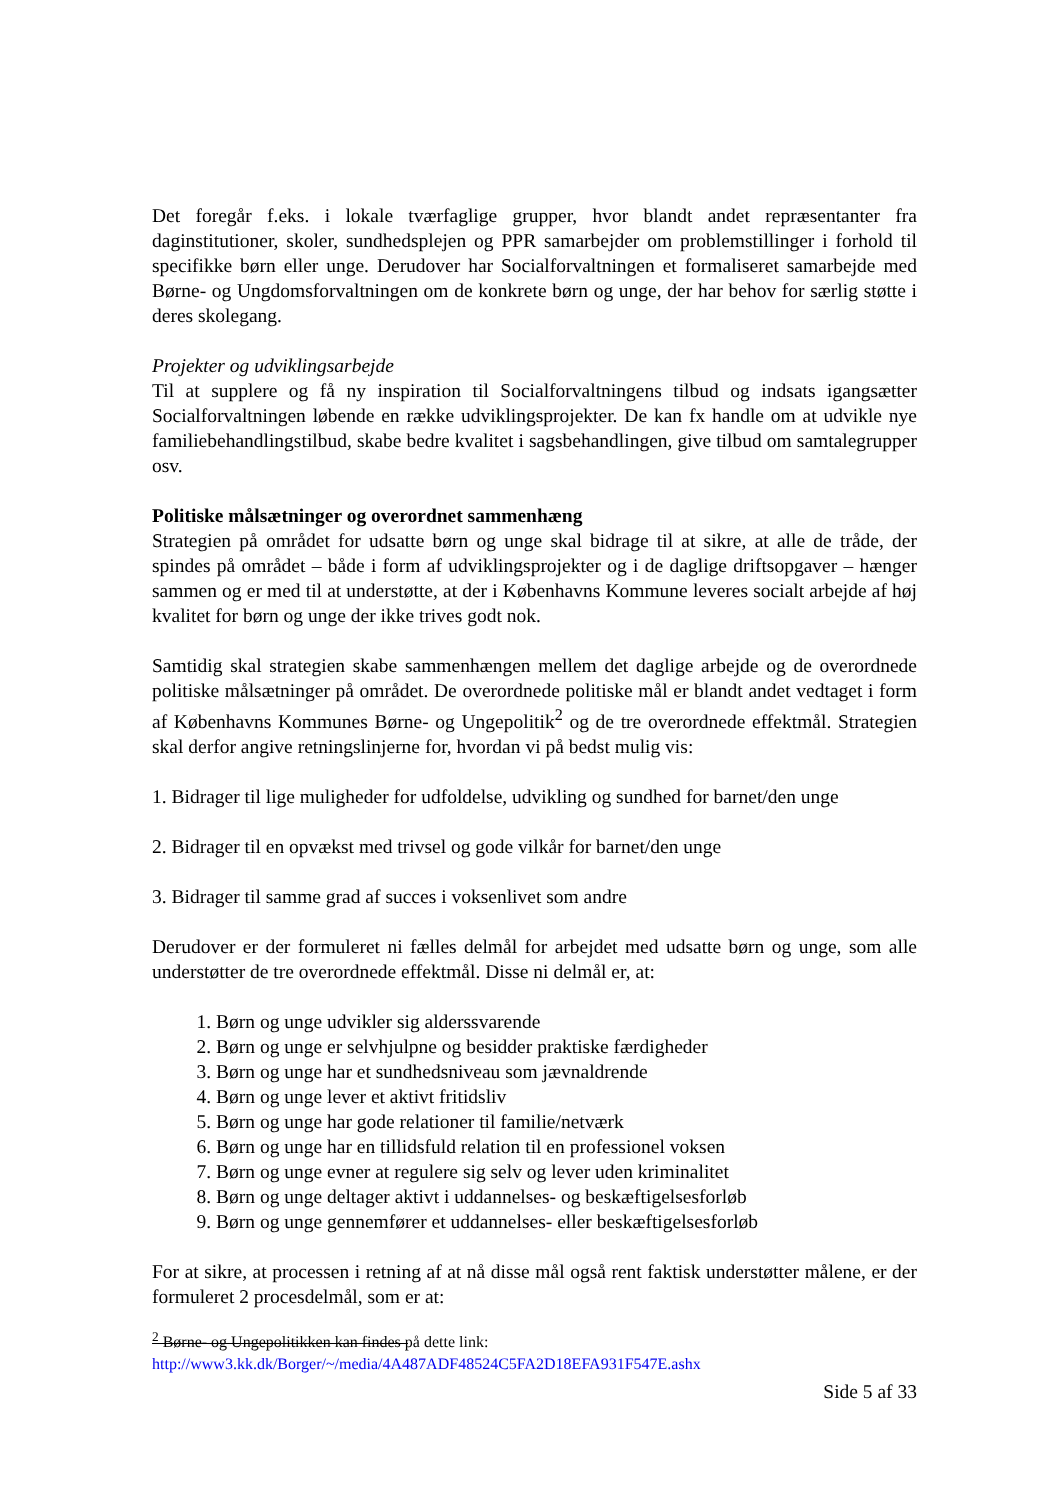Det foregår f.eks. i lokale tværfaglige grupper, hvor blandt andet repræsentanter fra daginstitutioner, skoler, sundhedsplejen og PPR samarbejder om problemstillinger i forhold til specifikke børn eller unge. Derudover har Socialforvaltningen et formaliseret samarbejde med Børne- og Ungdomsforvaltningen om de konkrete børn og unge, der har behov for særlig støtte i deres skolegang.
Projekter og udviklingsarbejde
Til at supplere og få ny inspiration til Socialforvaltningens tilbud og indsats igangsætter Socialforvaltningen løbende en række udviklingsprojekter. De kan fx handle om at udvikle nye familiebehandlingstilbud, skabe bedre kvalitet i sagsbehandlingen, give tilbud om samtalegrupper osv.
Politiske målsætninger og overordnet sammenhæng
Strategien på området for udsatte børn og unge skal bidrage til at sikre, at alle de tråde, der spindes på området – både i form af udviklingsprojekter og i de daglige driftsopgaver – hænger sammen og er med til at understøtte, at der i Københavns Kommune leveres socialt arbejde af høj kvalitet for børn og unge der ikke trives godt nok.
Samtidig skal strategien skabe sammenhængen mellem det daglige arbejde og de overordnede politiske målsætninger på området. De overordnede politiske mål er blandt andet vedtaget i form af Københavns Kommunes Børne- og Ungepolitik<sup>2</sup> og de tre overordnede effektmål. Strategien skal derfor angive retningslinjerne for, hvordan vi på bedst mulig vis:
1. Bidrager til lige muligheder for udfoldelse, udvikling og sundhed for barnet/den unge
2. Bidrager til en opvækst med trivsel og gode vilkår for barnet/den unge
3. Bidrager til samme grad af succes i voksenlivet som andre
Derudover er der formuleret ni fælles delmål for arbejdet med udsatte børn og unge, som alle understøtter de tre overordnede effektmål. Disse ni delmål er, at:
1. Børn og unge udvikler sig alderssvarende
2. Børn og unge er selvhjulpne og besidder praktiske færdigheder
3. Børn og unge har et sundhedsniveau som jævnaldrende
4. Børn og unge lever et aktivt fritidsliv
5. Børn og unge har gode relationer til familie/netværk
6. Børn og unge har en tillidsfuld relation til en professionel voksen
7. Børn og unge evner at regulere sig selv og lever uden kriminalitet
8. Børn og unge deltager aktivt i uddannelses- og beskæftigelsesforløb
9. Børn og unge gennemfører et uddannelses- eller beskæftigelsesforløb
For at sikre, at processen i retning af at nå disse mål også rent faktisk understøtter målene, er der formuleret 2 procesdelmål, som er at:
<sup>2</sup> Børne- og Ungepolitikken kan findes på dette link:
http://www3.kk.dk/Borger/~/media/4A487ADF48524C5FA2D18EFA931F547E.ashx
Side 5 af 33